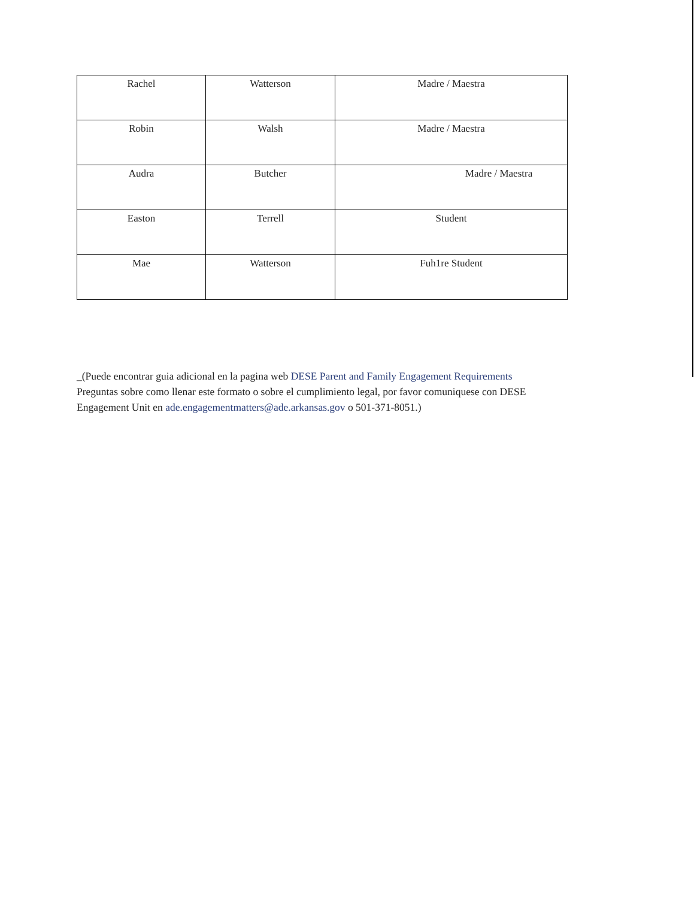| Rachel | Watterson | Madre / Maestra |
| Robin | Walsh | Madre / Maestra |
| Audra | Butcher | Madre / Maestra |
| Easton | Terrell | Student |
| Mae | Watterson | Fuh1re Student |
_(Puede encontrar guia adicional en la pagina web DESE Parent and Family Engagement Requirements
Preguntas sobre como llenar este formato o sobre el cumplimiento legal, por favor comuniquese con DESE Engagement Unit en ade.engagementmatters@ade.arkansas.gov o 501-371-8051.)